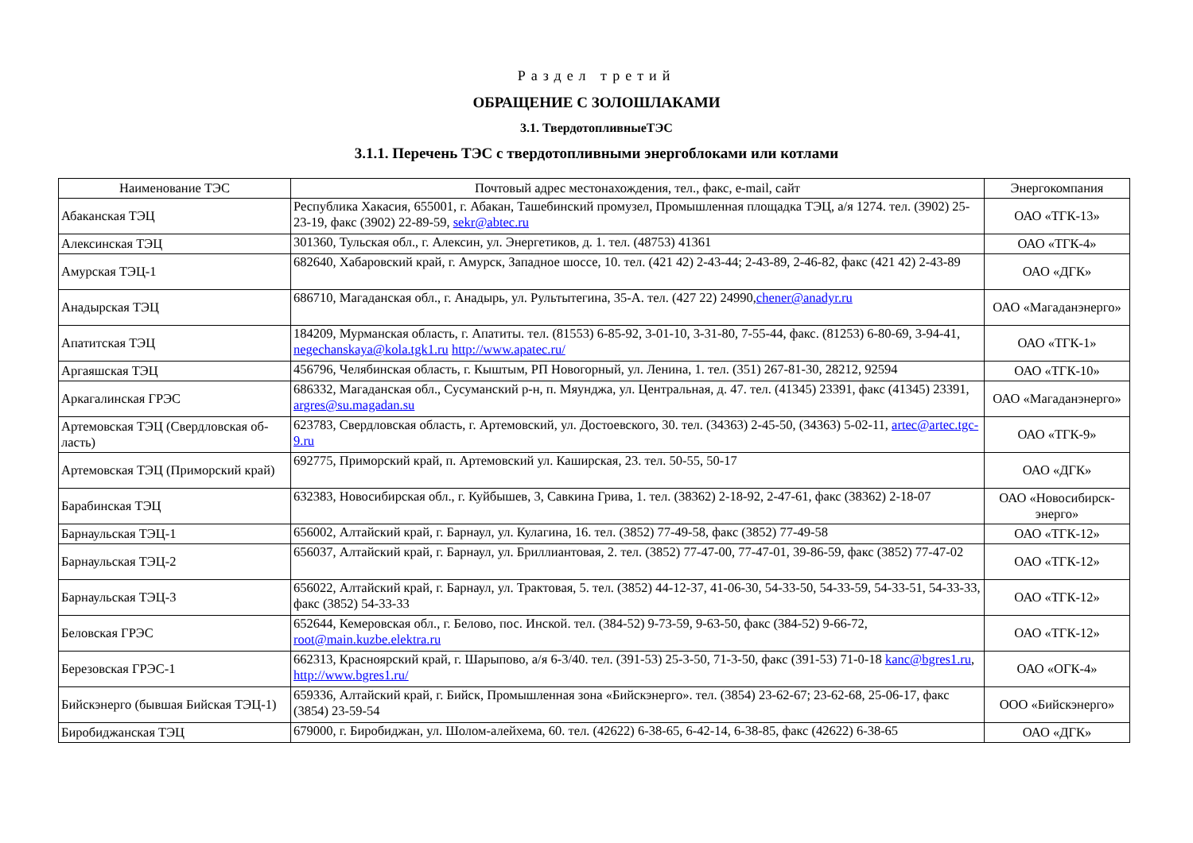Раздел третий
ОБРАЩЕНИЕ С ЗОЛОШЛАКАМИ
3.1. ТвердотопливныеТЭС
3.1.1. Перечень ТЭС с твердотопливными энергоблоками или котлами
| Наименование ТЭС | Почтовый адрес местонахождения, тел., факс, e-mail, сайт | Энергокомпания |
| --- | --- | --- |
| Абаканская ТЭЦ | Республика Хакасия, 655001, г. Абакан, Ташебинский промузел, Промышленная площадка ТЭЦ, а/я 1274. тел. (3902) 25-23-19, факс (3902) 22-89-59, sekr@abtec.ru | ОАО «ТГК-13» |
| Алексинская ТЭЦ | 301360, Тульская обл., г. Алексин, ул. Энергетиков, д. 1. тел. (48753) 41361 | ОАО «ТГК-4» |
| Амурская ТЭЦ-1 | 682640, Хабаровский край, г. Амурск, Западное шоссе, 10. тел. (421 42) 2-43-44; 2-43-89, 2-46-82, факс (421 42) 2-43-89 | ОАО «ДГК» |
| Анадырская ТЭЦ | 686710, Магаданская обл., г. Анадырь, ул. Рультытегина, 35-А. тел. (427 22) 24990, chener@anadyr.ru | ОАО «Магаданэнерго» |
| Апатитская ТЭЦ | 184209, Мурманская область, г. Апатиты. тел. (81553) 6-85-92, 3-01-10, 3-31-80, 7-55-44, факс. (81253) 6-80-69, 3-94-41, negechanskaya@kola.tgk1.ru http://www.apatec.ru/ | ОАО «ТГК-1» |
| Аргаяшская ТЭЦ | 456796, Челябинская область, г. Кыштым, РП Новогорный, ул. Ленина, 1. тел. (351) 267-81-30, 28212, 92594 | ОАО «ТГК-10» |
| Аркагалинская ГРЭС | 686332, Магаданская обл., Сусуманский р-н, п. Мяунджа, ул. Центральная, д. 47. тел. (41345) 23391, факс (41345) 23391, argres@su.magadan.su | ОАО «Магаданэнерго» |
| Артемовская ТЭЦ (Свердловская об-ласть) | 623783, Свердловская область, г. Артемовский, ул. Достоевского, 30. тел. (34363) 2-45-50, (34363) 5-02-11, artec@artec.tgc-9.ru | ОАО «ТГК-9» |
| Артемовская ТЭЦ (Приморский край) | 692775, Приморский край, п. Артемовский ул. Каширская, 23. тел. 50-55, 50-17 | ОАО «ДГК» |
| Барабинская ТЭЦ | 632383, Новосибирская обл., г. Куйбышев, 3, Савкина Грива, 1. тел. (38362) 2-18-92, 2-47-61, факс (38362) 2-18-07 | ОАО «Новосибирск-энерго» |
| Барнаульская ТЭЦ-1 | 656002, Алтайский край, г. Барнаул, ул. Кулагина, 16. тел. (3852) 77-49-58, факс (3852) 77-49-58 | ОАО «ТГК-12» |
| Барнаульская ТЭЦ-2 | 656037, Алтайский край, г. Барнаул, ул. Бриллиантовая, 2. тел. (3852) 77-47-00, 77-47-01, 39-86-59, факс (3852) 77-47-02 | ОАО «ТГК-12» |
| Барнаульская ТЭЦ-3 | 656022, Алтайский край, г. Барнаул, ул. Трактовая, 5. тел. (3852) 44-12-37, 41-06-30, 54-33-50, 54-33-59, 54-33-51, 54-33-33, факс (3852) 54-33-33 | ОАО «ТГК-12» |
| Беловская ГРЭС | 652644, Кемеровская обл., г. Белово, пос. Инской. тел. (384-52) 9-73-59, 9-63-50, факс (384-52) 9-66-72, root@main.kuzbe.elektra.ru | ОАО «ТГК-12» |
| Березовская ГРЭС-1 | 662313, Красноярский край, г. Шарыпово, а/я 6-3/40. тел. (391-53) 25-3-50, 71-3-50, факс (391-53) 71-0-18 kanc@bgres1.ru , http://www.bgres1.ru/ | ОАО «ОГК-4» |
| Бийскэнерго (бывшая Бийская ТЭЦ-1) | 659336, Алтайский край, г. Бийск, Промышленная зона «Бийскэнерго». тел. (3854) 23-62-67; 23-62-68, 25-06-17, факс (3854) 23-59-54 | ООО «Бийскэнерго» |
| Биробиджанская ТЭЦ | 679000, г. Биробиджан, ул. Шолом-алейхема, 60. тел. (42622) 6-38-65, 6-42-14, 6-38-85, факс (42622) 6-38-65 | ОАО «ДГК» |